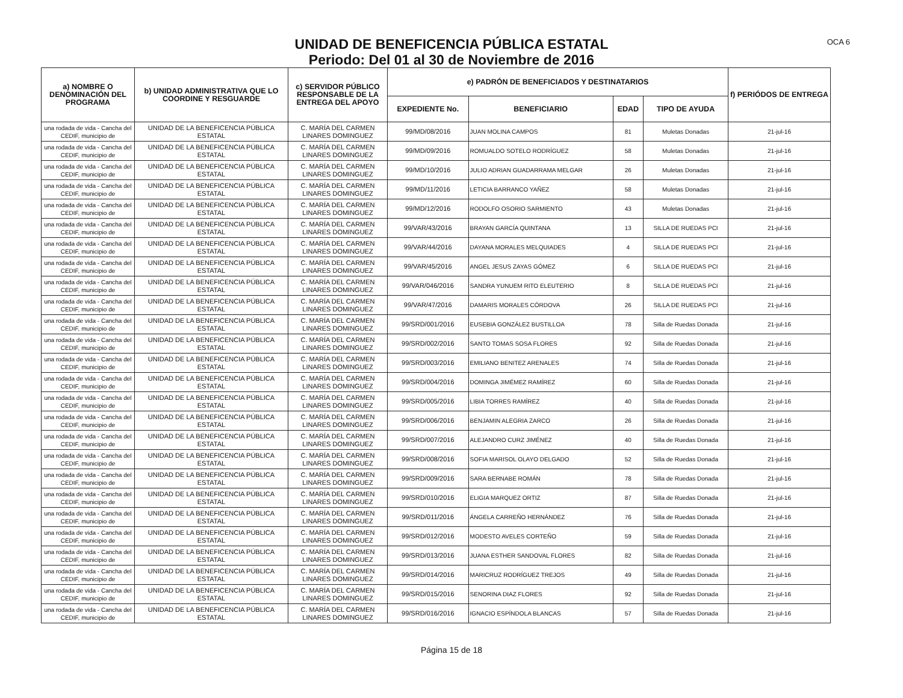OCA 6
UNIDAD DE BENEFICENCIA PÚBLICA ESTATAL
Periodo: Del 01 al 30 de Noviembre de 2016
| a) NOMBRE O DENOMINACIÓN DEL PROGRAMA | b) UNIDAD ADMINISTRATIVA QUE LO COORDINE Y RESGUARDE | c) SERVIDOR PÚBLICO RESPONSABLE DE LA ENTREGA DEL APOYO | e) PADRÓN DE BENEFICIADOS Y DESTINATARIOS | | | | f) PERIÓDOS DE ENTREGA |
| --- | --- | --- | --- | --- | --- | --- | --- |
| | | | EXPEDIENTE No. | BENEFICIARIO | EDAD | TIPO DE AYUDA | |
| una rodada de vida - Cancha del CEDIF, municipio de | UNIDAD DE LA BENEFICENCIA PÚBLICA ESTATAL | C. MARÍA DEL CARMEN LINARES DOMINGUEZ | 99/MD/08/2016 | JUAN MOLINA CAMPOS | 81 | Muletas Donadas | 21-jul-16 |
| una rodada de vida - Cancha del CEDIF, municipio de | UNIDAD DE LA BENEFICENCIA PÚBLICA ESTATAL | C. MARÍA DEL CARMEN LINARES DOMINGUEZ | 99/MD/09/2016 | ROMUALDO SOTELO RODRÍGUEZ | 58 | Muletas Donadas | 21-jul-16 |
| una rodada de vida - Cancha del CEDIF, municipio de | UNIDAD DE LA BENEFICENCIA PÚBLICA ESTATAL | C. MARÍA DEL CARMEN LINARES DOMINGUEZ | 99/MD/10/2016 | JULIO ADRIAN GUADARRAMA MELGAR | 26 | Muletas Donadas | 21-jul-16 |
| una rodada de vida - Cancha del CEDIF, municipio de | UNIDAD DE LA BENEFICENCIA PÚBLICA ESTATAL | C. MARÍA DEL CARMEN LINARES DOMINGUEZ | 99/MD/11/2016 | LETICIA BARRANCO YAÑEZ | 58 | Muletas Donadas | 21-jul-16 |
| una rodada de vida - Cancha del CEDIF, municipio de | UNIDAD DE LA BENEFICENCIA PÚBLICA ESTATAL | C. MARÍA DEL CARMEN LINARES DOMINGUEZ | 99/MD/12/2016 | RODOLFO OSORIO SARMIENTO | 43 | Muletas Donadas | 21-jul-16 |
| una rodada de vida - Cancha del CEDIF, municipio de | UNIDAD DE LA BENEFICENCIA PÚBLICA ESTATAL | C. MARÍA DEL CARMEN LINARES DOMINGUEZ | 99/VAR/43/2016 | BRAYAN GARCÍA QUINTANA | 13 | SILLA DE RUEDAS PCI | 21-jul-16 |
| una rodada de vida - Cancha del CEDIF, municipio de | UNIDAD DE LA BENEFICENCIA PÚBLICA ESTATAL | C. MARÍA DEL CARMEN LINARES DOMINGUEZ | 99/VAR/44/2016 | DAYANA MORALES MELQUIADES | 4 | SILLA DE RUEDAS PCI | 21-jul-16 |
| una rodada de vida - Cancha del CEDIF, municipio de | UNIDAD DE LA BENEFICENCIA PÚBLICA ESTATAL | C. MARÍA DEL CARMEN LINARES DOMINGUEZ | 99/VAR/45/2016 | ANGEL JESUS ZAYAS GÓMEZ | 6 | SILLA DE RUEDAS PCI | 21-jul-16 |
| una rodada de vida - Cancha del CEDIF, municipio de | UNIDAD DE LA BENEFICENCIA PÚBLICA ESTATAL | C. MARÍA DEL CARMEN LINARES DOMINGUEZ | 99/VAR/046/2016 | SANDRA YUNUEM RITO ELEUTERIO | 8 | SILLA DE RUEDAS PCI | 21-jul-16 |
| una rodada de vida - Cancha del CEDIF, municipio de | UNIDAD DE LA BENEFICENCIA PÚBLICA ESTATAL | C. MARÍA DEL CARMEN LINARES DOMINGUEZ | 99/VAR/47/2016 | DAMARIS MORALES CÓRDOVA | 26 | SILLA DE RUEDAS PCI | 21-jul-16 |
| una rodada de vida - Cancha del CEDIF, municipio de | UNIDAD DE LA BENEFICENCIA PÚBLICA ESTATAL | C. MARÍA DEL CARMEN LINARES DOMINGUEZ | 99/SRD/001/2016 | EUSEBIA GONZÁLEZ BUSTILLOA | 78 | Silla de Ruedas Donada | 21-jul-16 |
| una rodada de vida - Cancha del CEDIF, municipio de | UNIDAD DE LA BENEFICENCIA PÚBLICA ESTATAL | C. MARÍA DEL CARMEN LINARES DOMINGUEZ | 99/SRD/002/2016 | SANTO TOMAS SOSA FLORES | 92 | Silla de Ruedas Donada | 21-jul-16 |
| una rodada de vida - Cancha del CEDIF, municipio de | UNIDAD DE LA BENEFICENCIA PÚBLICA ESTATAL | C. MARÍA DEL CARMEN LINARES DOMINGUEZ | 99/SRD/003/2016 | EMILIANO BENITEZ ARENALES | 74 | Silla de Ruedas Donada | 21-jul-16 |
| una rodada de vida - Cancha del CEDIF, municipio de | UNIDAD DE LA BENEFICENCIA PÚBLICA ESTATAL | C. MARÍA DEL CARMEN LINARES DOMINGUEZ | 99/SRD/004/2016 | DOMINGA JIMÉMEZ RAMÍREZ | 60 | Silla de Ruedas Donada | 21-jul-16 |
| una rodada de vida - Cancha del CEDIF, municipio de | UNIDAD DE LA BENEFICENCIA PÚBLICA ESTATAL | C. MARÍA DEL CARMEN LINARES DOMINGUEZ | 99/SRD/005/2016 | LIBIA TORRES RAMÍREZ | 40 | Silla de Ruedas Donada | 21-jul-16 |
| una rodada de vida - Cancha del CEDIF, municipio de | UNIDAD DE LA BENEFICENCIA PÚBLICA ESTATAL | C. MARÍA DEL CARMEN LINARES DOMINGUEZ | 99/SRD/006/2016 | BENJAMIN ALEGRIA ZARCO | 26 | Silla de Ruedas Donada | 21-jul-16 |
| una rodada de vida - Cancha del CEDIF, municipio de | UNIDAD DE LA BENEFICENCIA PÚBLICA ESTATAL | C. MARÍA DEL CARMEN LINARES DOMINGUEZ | 99/SRD/007/2016 | ALEJANDRO CURZ JIMÉNEZ | 40 | Silla de Ruedas Donada | 21-jul-16 |
| una rodada de vida - Cancha del CEDIF, municipio de | UNIDAD DE LA BENEFICENCIA PÚBLICA ESTATAL | C. MARÍA DEL CARMEN LINARES DOMINGUEZ | 99/SRD/008/2016 | SOFIA MARISOL OLAYO DELGADO | 52 | Silla de Ruedas Donada | 21-jul-16 |
| una rodada de vida - Cancha del CEDIF, municipio de | UNIDAD DE LA BENEFICENCIA PÚBLICA ESTATAL | C. MARÍA DEL CARMEN LINARES DOMINGUEZ | 99/SRD/009/2016 | SARA BERNABE ROMÁN | 78 | Silla de Ruedas Donada | 21-jul-16 |
| una rodada de vida - Cancha del CEDIF, municipio de | UNIDAD DE LA BENEFICENCIA PÚBLICA ESTATAL | C. MARÍA DEL CARMEN LINARES DOMINGUEZ | 99/SRD/010/2016 | ELIGIA MARQUEZ ORTIZ | 87 | Silla de Ruedas Donada | 21-jul-16 |
| una rodada de vida - Cancha del CEDIF, municipio de | UNIDAD DE LA BENEFICENCIA PÚBLICA ESTATAL | C. MARÍA DEL CARMEN LINARES DOMINGUEZ | 99/SRD/011/2016 | ÁNGELA CARREÑO HERNÁNDEZ | 76 | Silla de Ruedas Donada | 21-jul-16 |
| una rodada de vida - Cancha del CEDIF, municipio de | UNIDAD DE LA BENEFICENCIA PÚBLICA ESTATAL | C. MARÍA DEL CARMEN LINARES DOMINGUEZ | 99/SRD/012/2016 | MODESTO AVELES CORTEÑO | 59 | Silla de Ruedas Donada | 21-jul-16 |
| una rodada de vida - Cancha del CEDIF, municipio de | UNIDAD DE LA BENEFICENCIA PÚBLICA ESTATAL | C. MARÍA DEL CARMEN LINARES DOMINGUEZ | 99/SRD/013/2016 | JUANA ESTHER SANDOVAL FLORES | 82 | Silla de Ruedas Donada | 21-jul-16 |
| una rodada de vida - Cancha del CEDIF, municipio de | UNIDAD DE LA BENEFICENCIA PÚBLICA ESTATAL | C. MARÍA DEL CARMEN LINARES DOMINGUEZ | 99/SRD/014/2016 | MARICRUZ RODRÍGUEZ TREJOS | 49 | Silla de Ruedas Donada | 21-jul-16 |
| una rodada de vida - Cancha del CEDIF, municipio de | UNIDAD DE LA BENEFICENCIA PÚBLICA ESTATAL | C. MARÍA DEL CARMEN LINARES DOMINGUEZ | 99/SRD/015/2016 | SENORINA DIAZ FLORES | 92 | Silla de Ruedas Donada | 21-jul-16 |
| una rodada de vida - Cancha del CEDIF, municipio de | UNIDAD DE LA BENEFICENCIA PÚBLICA ESTATAL | C. MARÍA DEL CARMEN LINARES DOMINGUEZ | 99/SRD/016/2016 | IGNACIO ESPÍNDOLA BLANCAS | 57 | Silla de Ruedas Donada | 21-jul-16 |
Página 15 de 18